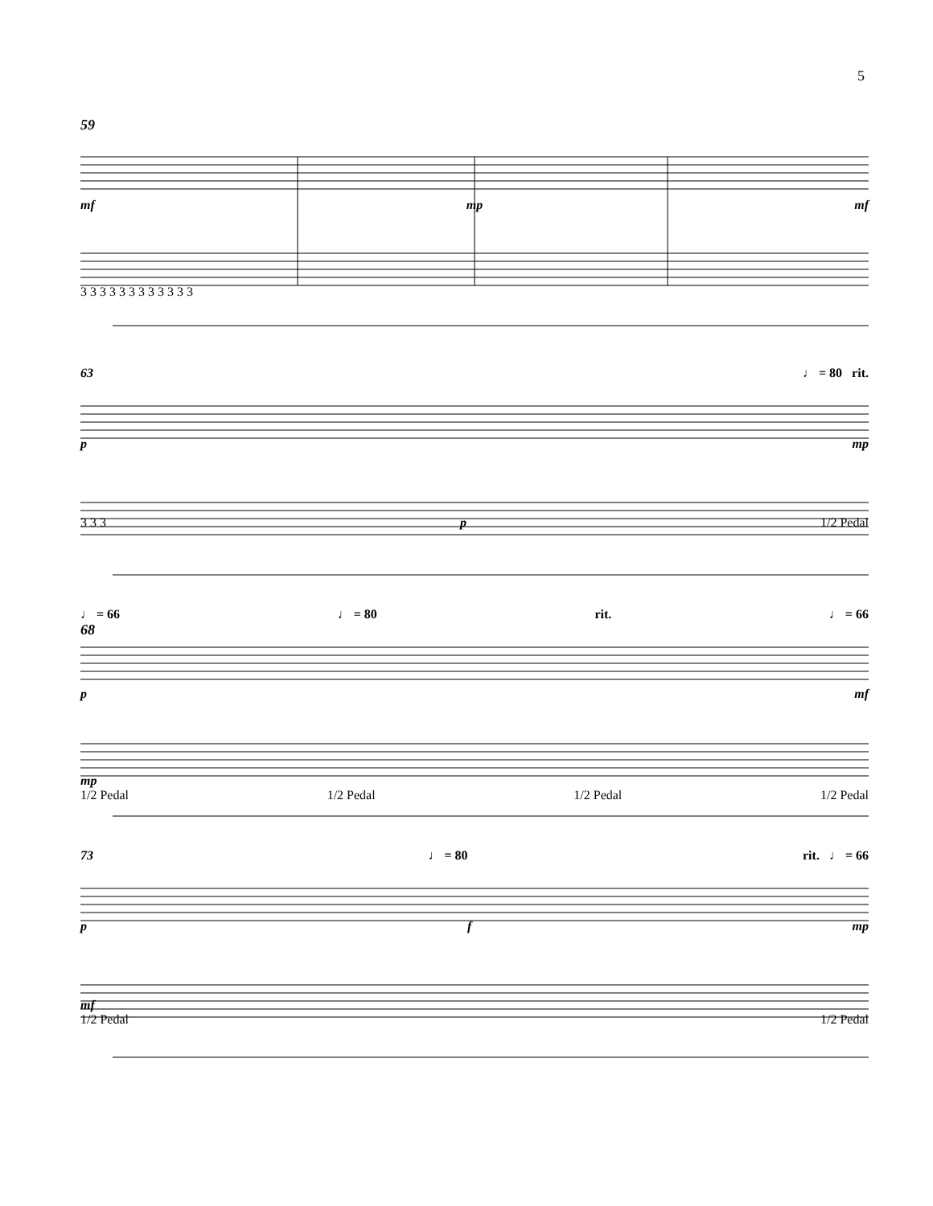5
59
mf mp mf
3 3 3 3 3 3 3 3 3 3 3 3
63 ♩ = 80 rit.
p mp
3 3 3 p 1/2 Pedal
♩ = 66 ♩ = 80 rit. ♩ = 66
68
p mf
mp
1/2 Pedal 1/2 Pedal 1/2 Pedal 1/2 Pedal
73 ♩ = 80 rit. ♩ = 66
p f mp
mf
1/2 Pedal 1/2 Pedal